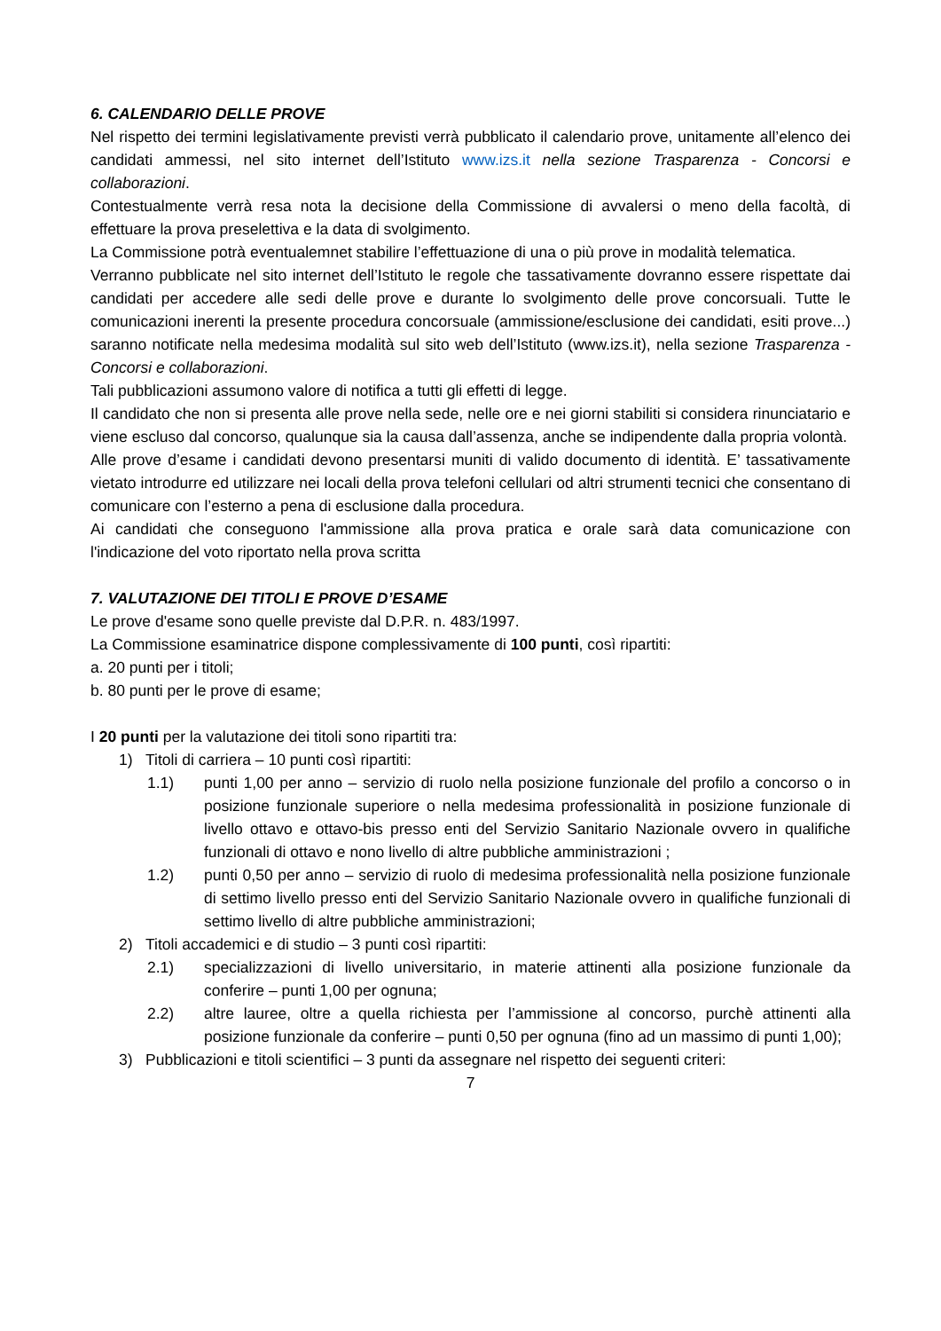6. CALENDARIO DELLE PROVE
Nel rispetto dei termini legislativamente previsti verrà pubblicato il calendario prove, unitamente all’elenco dei candidati ammessi, nel sito internet dell’Istituto www.izs.it nella sezione Trasparenza - Concorsi e collaborazioni.
Contestualmente verrà resa nota la decisione della Commissione di avvalersi o meno della facoltà, di effettuare la prova preselettiva e la data di svolgimento.
La Commissione potrà eventualemnet stabilire l’effettuazione di una o più prove in modalità telematica.
Verranno pubblicate nel sito internet dell’Istituto le regole che tassativamente dovranno essere rispettate dai candidati per accedere alle sedi delle prove e durante lo svolgimento delle prove concorsuali. Tutte le comunicazioni inerenti la presente procedura concorsuale (ammissione/esclusione dei candidati, esiti prove...) saranno notificate nella medesima modalità sul sito web dell’Istituto (www.izs.it), nella sezione Trasparenza - Concorsi e collaborazioni.
Tali pubblicazioni assumono valore di notifica a tutti gli effetti di legge.
Il candidato che non si presenta alle prove nella sede, nelle ore e nei giorni stabiliti si considera rinunciatario e viene escluso dal concorso, qualunque sia la causa dall’assenza, anche se indipendente dalla propria volontà.
Alle prove d’esame i candidati devono presentarsi muniti di valido documento di identità. E’ tassativamente vietato introdurre ed utilizzare nei locali della prova telefoni cellulari od altri strumenti tecnici che consentano di comunicare con l’esterno a pena di esclusione dalla procedura.
Ai candidati che conseguono l'ammissione alla prova pratica e orale sarà data comunicazione con l'indicazione del voto riportato nella prova scritta
7. VALUTAZIONE DEI TITOLI E PROVE D’ESAME
Le prove d'esame sono quelle previste dal D.P.R. n. 483/1997.
La Commissione esaminatrice dispone complessivamente di 100 punti, così ripartiti:
a. 20 punti per i titoli;
b. 80 punti per le prove di esame;
I 20 punti per la valutazione dei titoli sono ripartiti tra:
1) Titoli di carriera – 10 punti così ripartiti:
1.1) punti 1,00 per anno – servizio di ruolo nella posizione funzionale del profilo a concorso o in posizione funzionale superiore o nella medesima professionalità in posizione funzionale di livello ottavo e ottavo-bis presso enti del Servizio Sanitario Nazionale ovvero in qualifiche funzionali di ottavo e nono livello di altre pubbliche amministrazioni ;
1.2) punti 0,50 per anno – servizio di ruolo di medesima professionalità nella posizione funzionale di settimo livello presso enti del Servizio Sanitario Nazionale ovvero in qualifiche funzionali di settimo livello di altre pubbliche amministrazioni;
2) Titoli accademici e di studio – 3 punti così ripartiti:
2.1) specializzazioni di livello universitario, in materie attinenti alla posizione funzionale da conferire – punti 1,00 per ognuna;
2.2) altre lauree, oltre a quella richiesta per l’ammissione al concorso, purchè attinenti alla posizione funzionale da conferire – punti 0,50 per ognuna (fino ad un massimo di punti 1,00);
3) Pubblicazioni e titoli scientifici – 3 punti da assegnare nel rispetto dei seguenti criteri:
7